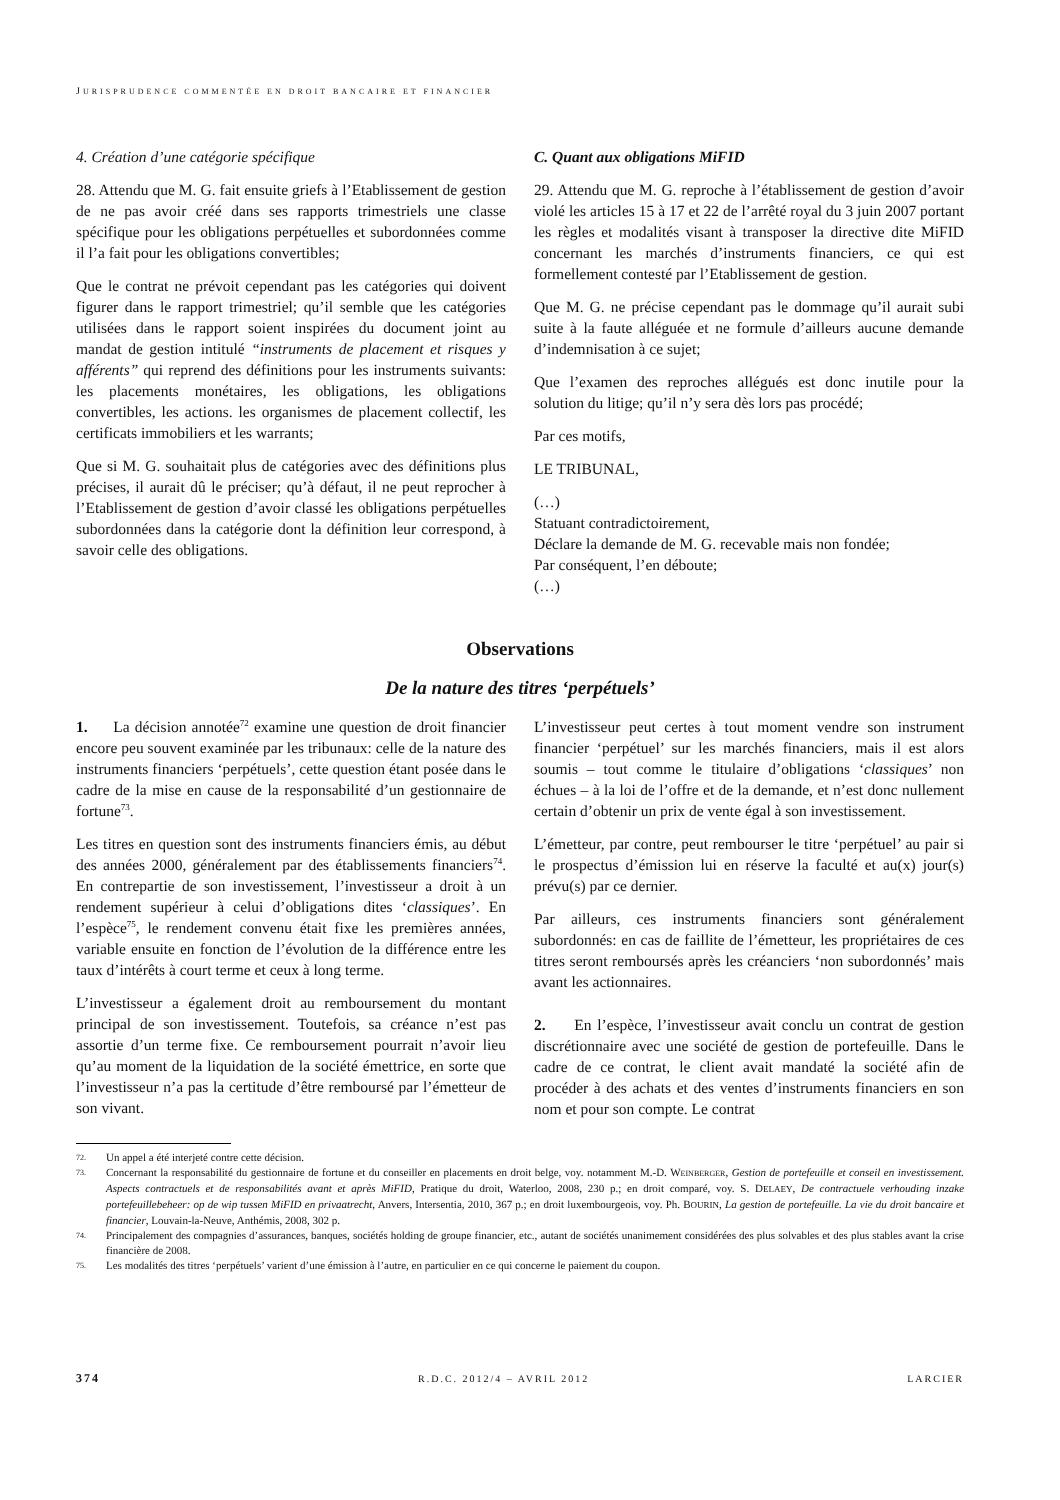JURISPRUDENCE COMMENTÉE EN DROIT BANCAIRE ET FINANCIER
4. Création d’une catégorie spécifique
28. Attendu que M. G. fait ensuite griefs à l’Etablissement de gestion de ne pas avoir créé dans ses rapports trimestriels une classe spécifique pour les obligations perpétuelles et subordonnées comme il l’a fait pour les obligations convertibles;
Que le contrat ne prévoit cependant pas les catégories qui doivent figurer dans le rapport trimestriel; qu’il semble que les catégories utilisées dans le rapport soient inspirées du document joint au mandat de gestion intitulé “instruments de placement et risques y afférents” qui reprend des définitions pour les instruments suivants: les placements monétaires, les obligations, les obligations convertibles, les actions. les organismes de placement collectif, les certificats immobiliers et les warrants;
Que si M. G. souhaitait plus de catégories avec des définitions plus précises, il aurait dû le préciser; qu’à défaut, il ne peut reprocher à l’Etablissement de gestion d’avoir classé les obligations perpétuelles subordonnées dans la catégorie dont la définition leur correspond, à savoir celle des obligations.
C. Quant aux obligations MiFID
29. Attendu que M. G. reproche à l’établissement de gestion d’avoir violé les articles 15 à 17 et 22 de l’arrêté royal du 3 juin 2007 portant les règles et modalités visant à transposer la directive dite MiFID concernant les marchés d’instruments financiers, ce qui est formellement contesté par l’Etablissement de gestion.
Que M. G. ne précise cependant pas le dommage qu’il aurait subi suite à la faute alléguée et ne formule d’ailleurs aucune demande d’indemnisation à ce sujet;
Que l’examen des reproches allégués est donc inutile pour la solution du litige; qu’il n’y sera dès lors pas procédé;
Par ces motifs,
LE TRIBUNAL,
(…)
Statuant contradictoirement,
Déclare la demande de M. G. recevable mais non fondée;
Par conséquent, l’en déboute;
(…)
Observations
De la nature des titres ‘perpétuels’
1. La décision annotée<sup>72</sup> examine une question de droit financier encore peu souvent examinée par les tribunaux: celle de la nature des instruments financiers ‘perpétuels’, cette question étant posée dans le cadre de la mise en cause de la responsabilité d’un gestionnaire de fortune<sup>73</sup>.
Les titres en question sont des instruments financiers émis, au début des années 2000, généralement par des établissements financiers<sup>74</sup>. En contrepartie de son investissement, l’investisseur a droit à un rendement supérieur à celui d’obligations dites ‘classiques’. En l’espèce<sup>75</sup>, le rendement convenu était fixe les premières années, variable ensuite en fonction de l’évolution de la différence entre les taux d’intérêts à court terme et ceux à long terme.
L’investisseur a également droit au remboursement du montant principal de son investissement. Toutefois, sa créance n’est pas assortie d’un terme fixe. Ce remboursement pourrait n’avoir lieu qu’au moment de la liquidation de la société émettrice, en sorte que l’investisseur n’a pas la certitude d’être remboursé par l’émetteur de son vivant.
L’investisseur peut certes à tout moment vendre son instrument financier ‘perpétuel’ sur les marchés financiers, mais il est alors soumis – tout comme le titulaire d’obligations ‘classiques’ non échues – à la loi de l’offre et de la demande, et n’est donc nullement certain d’obtenir un prix de vente égal à son investissement.
L’émetteur, par contre, peut rembourser le titre ‘perpétuel’ au pair si le prospectus d’émission lui en réserve la faculté et au(x) jour(s) prévu(s) par ce dernier.
Par ailleurs, ces instruments financiers sont généralement subordonnés: en cas de faillite de l’émetteur, les propriétaires de ces titres seront remboursés après les créanciers ‘non subordonnés’ mais avant les actionnaires.
2. En l’espèce, l’investisseur avait conclu un contrat de gestion discrétionnaire avec une société de gestion de portefeuille. Dans le cadre de ce contrat, le client avait mandaté la société afin de procéder à des achats et des ventes d’instruments financiers en son nom et pour son compte. Le contrat
72. Un appel a été interjeté contre cette décision.
73. Concernant la responsabilité du gestionnaire de fortune et du conseiller en placements en droit belge, voy. notamment M.-D. WEINBERGER, Gestion de portefeuille et conseil en investissement. Aspects contractuels et de responsabilités avant et après MiFID, Pratique du droit, Waterloo, 2008, 230 p.; en droit comparé, voy. S. DELAEY, De contractuele verhouding inzake portefeuillebeheer: op de wip tussen MiFID en privaatrecht, Anvers, Intersentia, 2010, 367 p.; en droit luxembourgeois, voy. Ph. BOURIN, La gestion de portefeuille. La vie du droit bancaire et financier, Louvain-la-Neuve, Anthémis, 2008, 302 p.
74. Principalement des compagnies d’assurances, banques, sociétés holding de groupe financier, etc., autant de sociétés unanimement considérées des plus solvables et des plus stables avant la crise financière de 2008.
75. Les modalités des titres ‘perpétuels’ varient d’une émission à l’autre, en particulier en ce qui concerne le paiement du coupon.
374 R.D.C. 2012/4 – AVRIL 2012 LARCIER